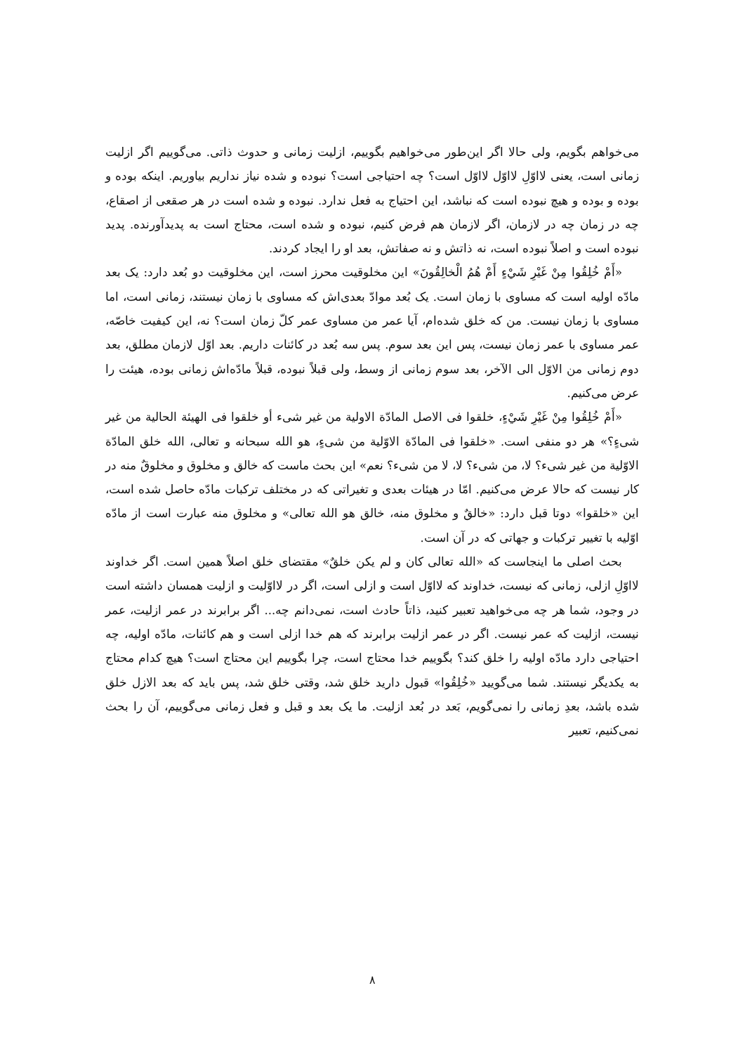می‌خواهم بگویم، ولی حالا اگر این‌طور می‌خواهیم بگوییم، ازلیت زمانی و حدوث ذاتی. می‌گوییم اگر ازلیت زمانی است، یعنی لااوّلِ لااوّل لااوّل است؟ چه احتیاجی است؟ نبوده و شده نیاز نداریم بیاوریم. اینکه بوده و بوده و بوده و هیچ نبوده است که نباشد، این احتیاج به فعل ندارد. نبوده و شده است در هر صقعی از اصقاع، چه در زمان چه در لازمان، اگر لازمان هم فرض کنیم، نبوده و شده است، محتاج است به پدیدآورنده. پدید نبوده است و اصلاً نبوده است، نه ذاتش و نه صفاتش، بعد او را ایجاد کردند.
«أَمْ خُلِقُوا مِنْ غَيْرِ شَيْءٍ أَمْ هُمُ الْخالِقُونَ» این مخلوقیت محرز است، این مخلوقیت دو بُعد دارد: یک بعد مادّه اولیه است که مساوی با زمان است. یک بُعد موادّ بعدی‌اش که مساوی با زمان نیستند، زمانی است، اما مساوی با زمان نیست. من که خلق شده‌ام، آیا عمر من مساوی عمر کلّ زمان است؟ نه، این کیفیت خاصّه، عمر مساوی با عمر زمان نیست، پس این بعد سوم. پس سه بُعد در کائنات داریم. بعد اوّل لازمان مطلق، بعد دوم زمانی من الاوّل الی الآخر، بعد سوم زمانی از وسط، ولی قبلاً نبوده، قبلاً مادّه‌اش زمانی بوده، هیئت را عرض می‌کنیم.
«أَمْ خُلِقُوا مِنْ غَيْرِ شَيْءٍ، خلقوا فی الاصل المادّة الاولیة من غیر شیء أو خلقوا فی الهیئة الحالیة من غیر شیءٍ؟» هر دو منفی است. «خلقوا فی المادّة الاوّلیة من شیءٍ، هو الله سبحانه و تعالی، الله خلق المادّة الاوّلیة من غیر شیء؟ لا، من شیء؟ لا، لا من شیء؟ نعم» این بحث ماست که خالق و مخلوق و مخلوقٌ منه در کار نیست که حالا عرض می‌کنیم. امّا در هیئات بعدی و تغیراتی که در مختلف ترکبات مادّه حاصل شده است، این «خلقوا» دوتا قبل دارد: «خالقٌ و مخلوق منه، خالق هو الله تعالی» و مخلوق منه عبارت است از مادّه اوّلیه با تغییر ترکبات و جهاتی که در آن است.
بحث اصلی ما اینجاست که «الله تعالی کان و لم یکن خلقٌ» مقتضای خلق اصلاً همین است. اگر خداوند لااوّلِ ازلی، زمانی که نیست، خداوند که لااوّل است و ازلی است، اگر در لااوّلیت و ازلیت همسان داشته است در وجود، شما هر چه می‌خواهید تعبیر کنید، ذاتاً حادث است، نمی‌دانم چه... اگر برابرند در عمر ازلیت، عمر نیست، ازلیت که عمر نیست. اگر در عمر ازلیت برابرند که هم خدا ازلی است و هم کائنات، مادّه اولیه، چه احتیاجی دارد مادّه اولیه را خلق کند؟ بگوییم خدا محتاج است، چرا بگوییم این محتاج است؟ هیچ کدام محتاج به یکدیگر نیستند. شما می‌گویید «خُلِقُوا» قبول دارید خلق شد، وقتی خلق شد، پس باید که بعد الازل خلق شده باشد، بعدِ زمانی را نمی‌گویم، بَعد در بُعد ازلیت. ما یک بعد و قبل و فعل زمانی می‌گوییم، آن را بحث نمی‌کنیم، تعبیر
۸